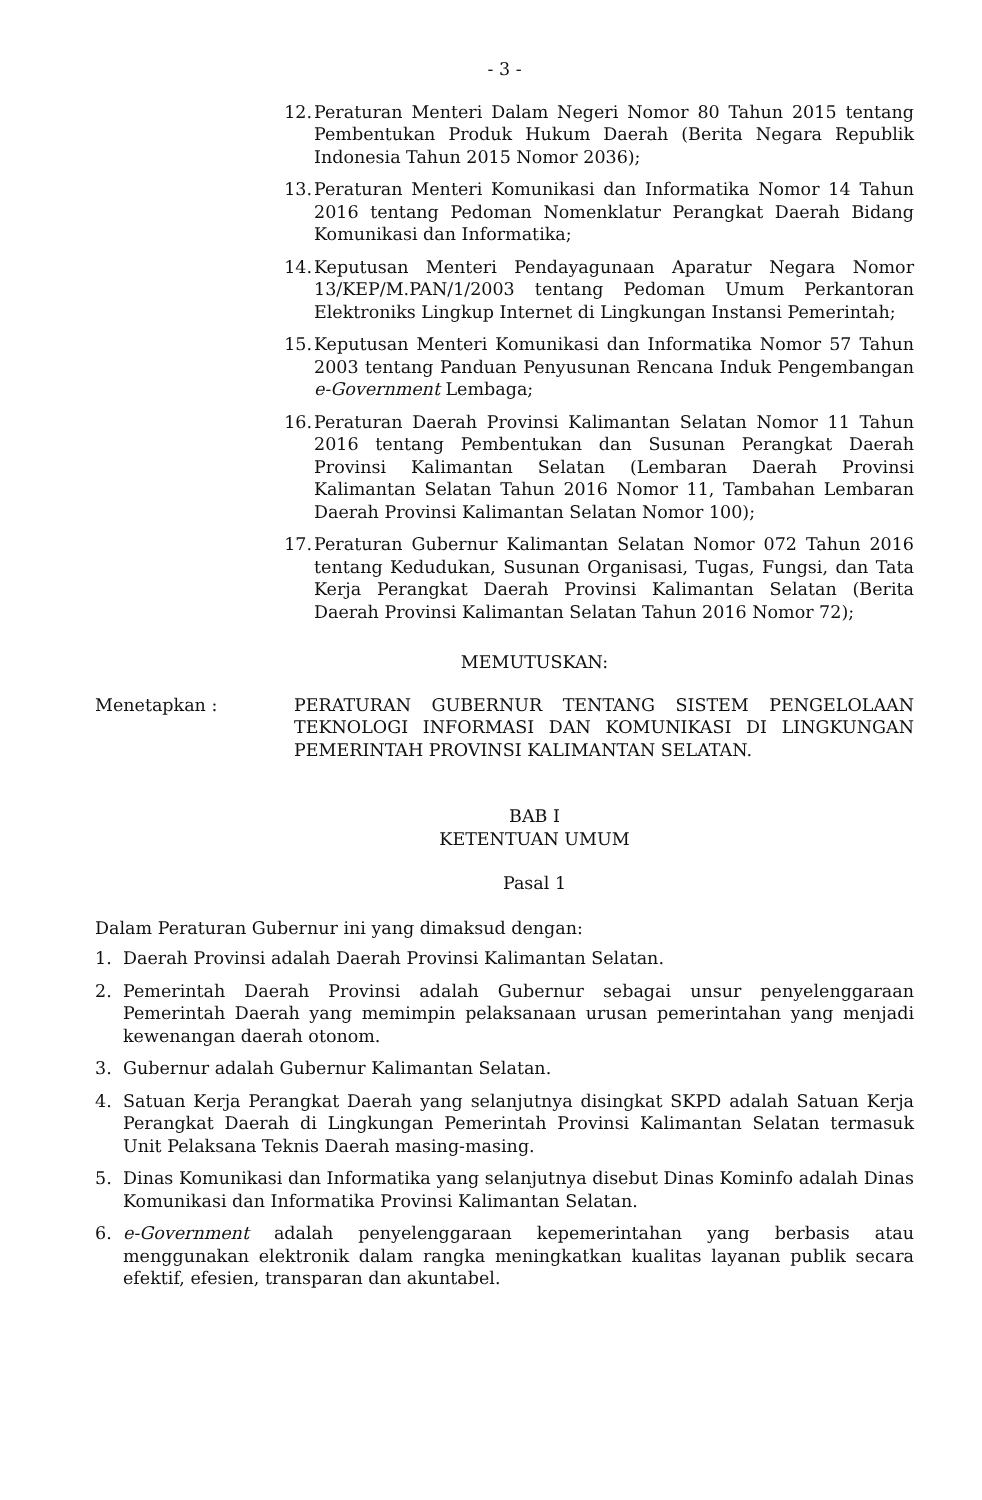- 3 -
12. Peraturan Menteri Dalam Negeri Nomor 80 Tahun 2015 tentang Pembentukan Produk Hukum Daerah (Berita Negara Republik Indonesia Tahun 2015 Nomor 2036);
13. Peraturan Menteri Komunikasi dan Informatika Nomor 14 Tahun 2016 tentang Pedoman Nomenklatur Perangkat Daerah Bidang Komunikasi dan Informatika;
14. Keputusan Menteri Pendayagunaan Aparatur Negara Nomor 13/KEP/M.PAN/1/2003 tentang Pedoman Umum Perkantoran Elektroniks Lingkup Internet di Lingkungan Instansi Pemerintah;
15. Keputusan Menteri Komunikasi dan Informatika Nomor 57 Tahun 2003 tentang Panduan Penyusunan Rencana Induk Pengembangan e-Government Lembaga;
16. Peraturan Daerah Provinsi Kalimantan Selatan Nomor 11 Tahun 2016 tentang Pembentukan dan Susunan Perangkat Daerah Provinsi Kalimantan Selatan (Lembaran Daerah Provinsi Kalimantan Selatan Tahun 2016 Nomor 11, Tambahan Lembaran Daerah Provinsi Kalimantan Selatan Nomor 100);
17. Peraturan Gubernur Kalimantan Selatan Nomor 072 Tahun 2016 tentang Kedudukan, Susunan Organisasi, Tugas, Fungsi, dan Tata Kerja Perangkat Daerah Provinsi Kalimantan Selatan (Berita Daerah Provinsi Kalimantan Selatan Tahun 2016 Nomor 72);
MEMUTUSKAN:
Menetapkan : PERATURAN GUBERNUR TENTANG SISTEM PENGELOLAAN TEKNOLOGI INFORMASI DAN KOMUNIKASI DI LINGKUNGAN PEMERINTAH PROVINSI KALIMANTAN SELATAN.
BAB I
KETENTUAN UMUM
Pasal 1
Dalam Peraturan Gubernur ini yang dimaksud dengan:
1. Daerah Provinsi adalah Daerah Provinsi Kalimantan Selatan.
2. Pemerintah Daerah Provinsi adalah Gubernur sebagai unsur penyelenggaraan Pemerintah Daerah yang memimpin pelaksanaan urusan pemerintahan yang menjadi kewenangan daerah otonom.
3. Gubernur adalah Gubernur Kalimantan Selatan.
4. Satuan Kerja Perangkat Daerah yang selanjutnya disingkat SKPD adalah Satuan Kerja Perangkat Daerah di Lingkungan Pemerintah Provinsi Kalimantan Selatan termasuk Unit Pelaksana Teknis Daerah masing-masing.
5. Dinas Komunikasi dan Informatika yang selanjutnya disebut Dinas Kominfo adalah Dinas Komunikasi dan Informatika Provinsi Kalimantan Selatan.
6. e-Government adalah penyelenggaraan kepemerintahan yang berbasis atau menggunakan elektronik dalam rangka meningkatkan kualitas layanan publik secara efektif, efesien, transparan dan akuntabel.